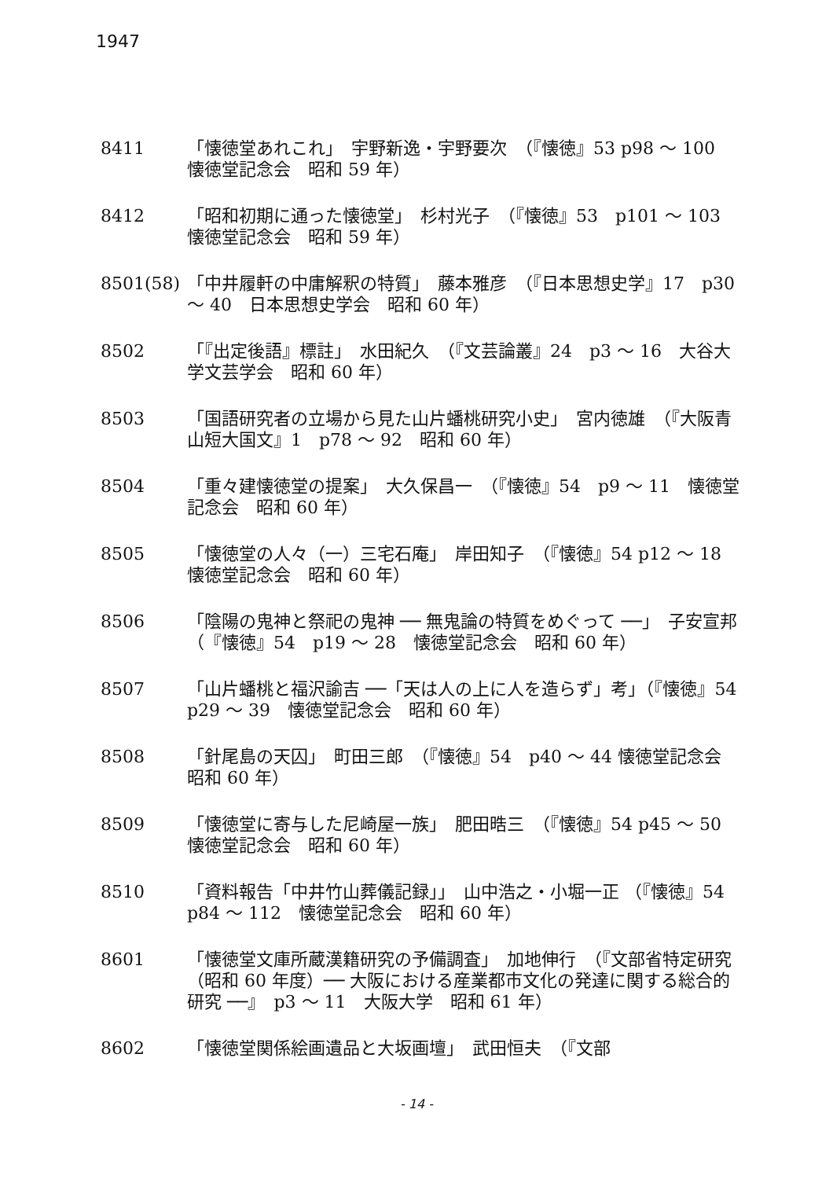1947
8411 「懐徳堂あれこれ」　宇野新逸・宇野要次　（『懐徳』53 p98 ～ 100　懐徳堂記念会　昭和 59 年）
8412 「昭和初期に通った懐徳堂」　杉村光子　（『懐徳』53　p101 ～ 103　懐徳堂記念会　昭和 59 年）
8501(58) 「中井履軒の中庸解釈の特質」　藤本雅彦　（『日本思想史学』17　p30 ～ 40　日本思想史学会　昭和 60 年）
8502 「『出定後語』標註」　水田紀久　（『文芸論叢』24　p3 ～ 16　大谷大学文芸学会　昭和 60 年）
8503 「国語研究者の立場から見た山片蟠桃研究小史」　宮内徳雄　（『大阪青山短大国文』1　p78 ～ 92　昭和 60 年）
8504 「重々建懐徳堂の提案」　大久保昌一　（『懐徳』54　p9 ～ 11　懐徳堂記念会　昭和 60 年）
8505 「懐徳堂の人々（一）三宅石庵」　岸田知子　（『懐徳』54 p12 ～ 18　懐徳堂記念会　昭和 60 年）
8506 「陰陽の鬼神と祭祀の鬼神 ── 無鬼論の特質をめぐって ──」　子安宣邦　（『懐徳』54　p19 ～ 28　懐徳堂記念会　昭和 60 年）
8507 「山片蟠桃と福沢諭吉 ──「天は人の上に人を造らず」考」（『懐徳』54　p29 ～ 39　懐徳堂記念会　昭和 60 年）
8508 「針尾島の天囚」　町田三郎　（『懐徳』54　p40 ～ 44 懐徳堂記念会　昭和 60 年）
8509 「懐徳堂に寄与した尼崎屋一族」　肥田晧三　（『懐徳』54 p45 ～ 50　懐徳堂記念会　昭和 60 年）
8510 「資料報告「中井竹山葬儀記録」」　山中浩之・小堀一正 （『懐徳』54　p84 ～ 112　懐徳堂記念会　昭和 60 年）
8601 「懐徳堂文庫所蔵漢籍研究の予備調査」　加地伸行　（『文部省特定研究（昭和 60 年度）── 大阪における産業都市文化の発達に関する総合的研究 ──』　p3 ～ 11　大阪大学　昭和 61 年）
8602 「懐徳堂関係絵画遺品と大坂画壇」　武田恒夫　（『文部
- 14 -